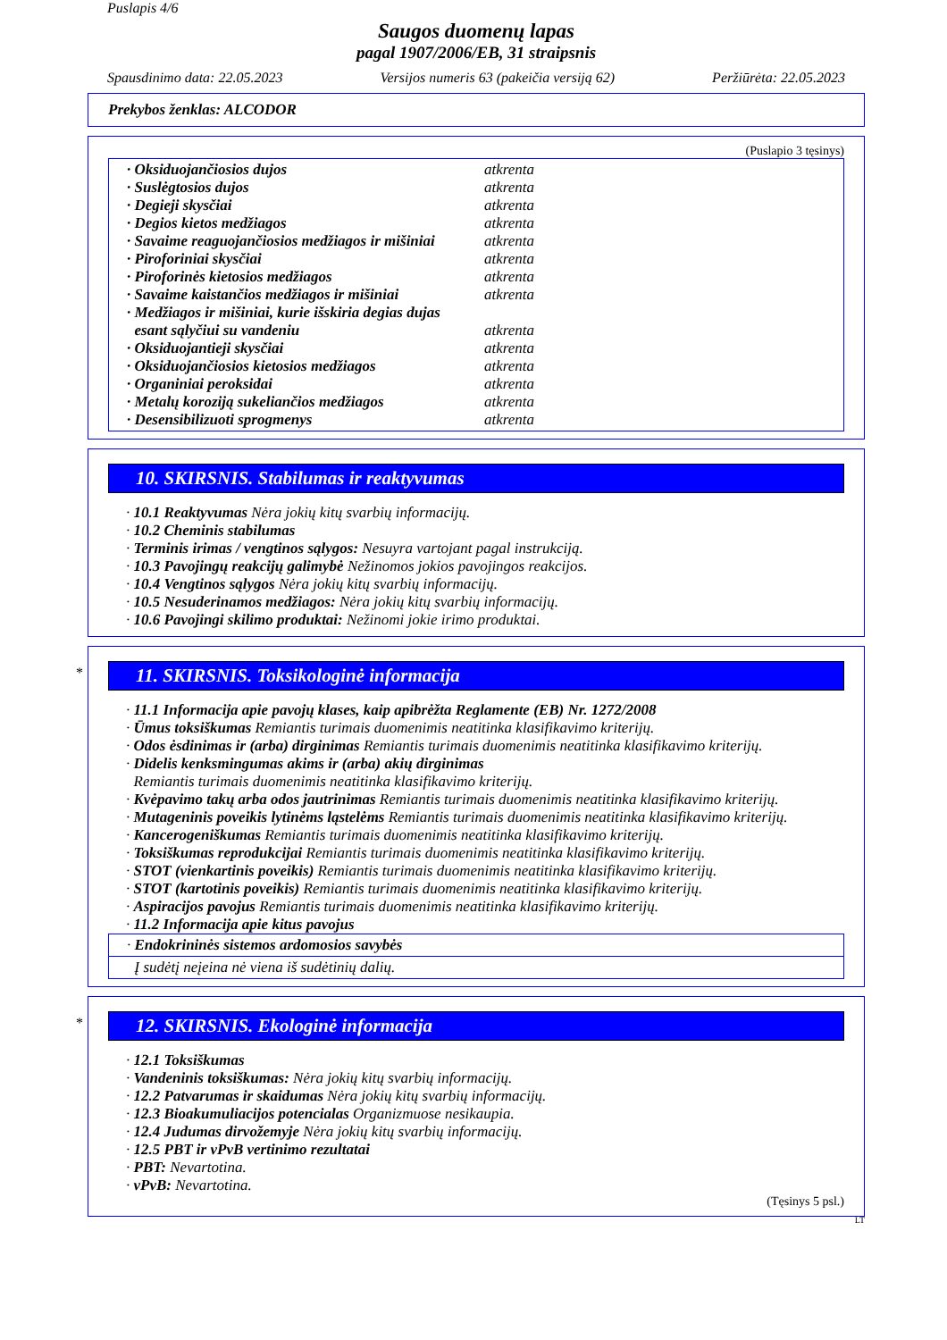Puslapis 4/6
Saugos duomenų lapas
pagal 1907/2006/EB, 31 straipsnis
Spausdinimo data: 22.05.2023 Versijos numeris 63 (pakeičia versiją 62) Peržiūrėta: 22.05.2023
Prekybos ženklas: ALCODOR
(Puslapio 3 tęsinys)
| · Oksiduojančiosios dujos | atkrenta |
| · Suslėgtosios dujos | atkrenta |
| · Degieji skysčiai | atkrenta |
| · Degios kietos medžiagos | atkrenta |
| · Savaime reaguojančiosios medžiagos ir mišiniai | atkrenta |
| · Piroforiniai skysčiai | atkrenta |
| · Piroforinės kietosios medžiagos | atkrenta |
| · Savaime kaistančios medžiagos ir mišiniai | atkrenta |
| · Medžiagos ir mišiniai, kurie išskiria degias dujas esant sąlyčiui su vandeniu | atkrenta |
| · Oksiduojantieji skysčiai | atkrenta |
| · Oksiduojančiosios kietosios medžiagos | atkrenta |
| · Organiniai peroksidai | atkrenta |
| · Metalų koroziją sukeliančios medžiagos | atkrenta |
| · Desensibilizuoti sprogmenys | atkrenta |
10. SKIRSNIS. Stabilumas ir reaktyvumas
· 10.1 Reaktyvumas Nėra jokių kitų svarbių informacijų.
· 10.2 Cheminis stabilumas
· Terminis irimas / vengtinos sąlygos: Nesuyra vartojant pagal instrukciją.
· 10.3 Pavojingų reakcijų galimybė Nežinomos jokios pavojingos reakcijos.
· 10.4 Vengtinos sąlygos Nėra jokių kitų svarbių informacijų.
· 10.5 Nesuderinamos medžiagos: Nėra jokių kitų svarbių informacijų.
· 10.6 Pavojingi skilimo produktai: Nežinomi jokie irimo produktai.
*
11. SKIRSNIS. Toksikologinė informacija
· 11.1 Informacija apie pavojų klases, kaip apibrėžta Reglamente (EB) Nr. 1272/2008
· Ūmus toksiškumas Remiantis turimais duomenimis neatitinka klasifikavimo kriterijų.
· Odos ėsdinimas ir (arba) dirginimas Remiantis turimais duomenimis neatitinka klasifikavimo kriterijų.
· Didelis kenksmingumas akims ir (arba) akių dirginimas
Remiantis turimais duomenimis neatitinka klasifikavimo kriterijų.
· Kvėpavimo takų arba odos jautrinimas Remiantis turimais duomenimis neatitinka klasifikavimo kriterijų.
· Mutageninis poveikis lytinėms ląstelėms Remiantis turimais duomenimis neatitinka klasifikavimo kriterijų.
· Kancerogeniškumas Remiantis turimais duomenimis neatitinka klasifikavimo kriterijų.
· Toksiškumas reprodukcijai Remiantis turimais duomenimis neatitinka klasifikavimo kriterijų.
· STOT (vienkartinis poveikis) Remiantis turimais duomenimis neatitinka klasifikavimo kriterijų.
· STOT (kartotinis poveikis) Remiantis turimais duomenimis neatitinka klasifikavimo kriterijų.
· Aspiracijos pavojus Remiantis turimais duomenimis neatitinka klasifikavimo kriterijų.
· 11.2 Informacija apie kitus pavojus
· Endokrininės sistemos ardomosios savybės
Į sudėtį neįeina nė viena iš sudėtinių dalių.
*
12. SKIRSNIS. Ekologinė informacija
· 12.1 Toksiškumas
· Vandeninis toksiškumas: Nėra jokių kitų svarbių informacijų.
· 12.2 Patvarumas ir skaidumas Nėra jokių kitų svarbių informacijų.
· 12.3 Bioakumuliacijos potencialas Organizmuose nesikaupia.
· 12.4 Judumas dirvožemyje Nėra jokių kitų svarbių informacijų.
· 12.5 PBT ir vPvB vertinimo rezultatai
· PBT: Nevartotina.
· vPvB: Nevartotina.
(Tęsinys 5 psl.)
LT